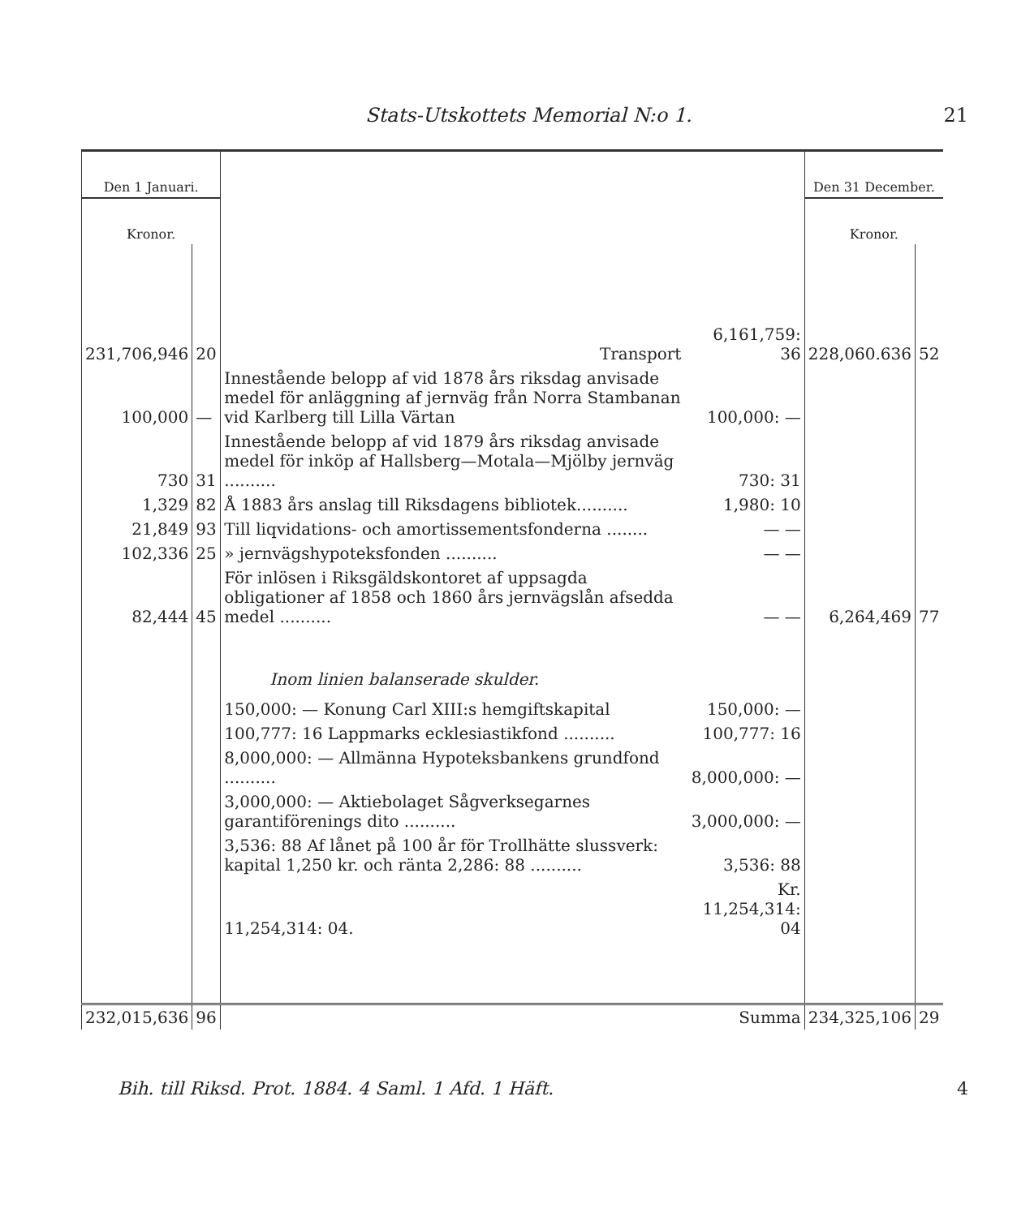Stats-Utskottets Memorial N:o 1. 21
| Den 1 Januari. | | | | Den 31 December. | |
| --- | --- | --- | --- | --- | --- |
| Kronor. | | | | Kronor. | |
| 231,706,946 | 20 | Transport | 6,161,759: 36 | 228,060.636 | 52 |
| 100,000 | — | Innestående belopp af vid 1878 års riksdag anvisade medel för anläggning af jernväg från Norra Stambanan vid Karlberg till Lilla Värtan | 100,000: — | | |
| 730 | 31 | Innestående belopp af vid 1879 års riksdag anvisade medel för inköp af Hallsberg—Motala—Mjölby jernväg .......... | 730: 31 | | |
| 1,329 | 82 | Å 1883 års anslag till Riksdagens bibliotek.......... | 1,980: 10 | | |
| 21,849 | 93 | Till liqvidations- och amortissementsfonderna ........ | — — | | |
| 102,336 | 25 | » jernvägshypoteksfonden .......... | — — | | |
| 82,444 | 45 | För inlösen i Riksgäldskontoret af uppsagda obligationer af 1858 och 1860 års jernvägslån afsedda medel .......... | — — | 6,264,469 | 77 |
| | | Inom linien balanserade skulder. | | | |
| | | 150,000: — Konung Carl XIII:s hemgiftskapital | 150,000: — | | |
| | | 100,777: 16 Lappmarks ecklesiastikfond .......... | 100,777: 16 | | |
| | | 8,000,000: — Allmänna Hypoteksbankens grundfond .......... | 8,000,000: — | | |
| | | 3,000,000: — Aktiebolaget Sågverksegarnes garantiförenings dito .......... | 3,000,000: — | | |
| | | 3,536: 88 Af lånet på 100 år för Trollhätte slussverk: kapital 1,250 kr. och ränta 2,286: 88 .......... | 3,536: 88 | | |
| | | 11,254,314: 04. | Kr. 11,254,314: 04 | | |
| 232,015,636 | 96 | | Summa | 234,325,106 | 29 |
Bih. till Riksd. Prot. 1884. 4 Saml. 1 Afd. 1 Häft. 4